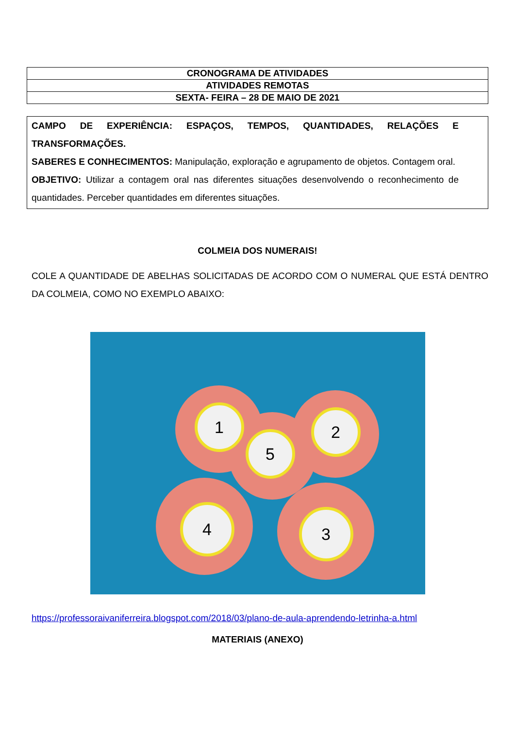| CRONOGRAMA DE ATIVIDADES |
| ATIVIDADES REMOTAS |
| SEXTA- FEIRA – 28 DE MAIO DE 2021 |
CAMPO DE EXPERIÊNCIA: ESPAÇOS, TEMPOS, QUANTIDADES, RELAÇÕES E TRANSFORMAÇÕES.
SABERES E CONHECIMENTOS: Manipulação, exploração e agrupamento de objetos. Contagem oral.
OBJETIVO: Utilizar a contagem oral nas diferentes situações desenvolvendo o reconhecimento de quantidades. Perceber quantidades em diferentes situações.
COLMEIA DOS NUMERAIS!
COLE A QUANTIDADE DE ABELHAS SOLICITADAS DE ACORDO COM O NUMERAL QUE ESTÁ DENTRO DA COLMEIA, COMO NO EXEMPLO ABAIXO:
5
1 2
4 3
https://professoraivaniferreira.blogspot.com/2018/03/plano-de-aula-aprendendo-letrinha-a.html
MATERIAIS (ANEXO)